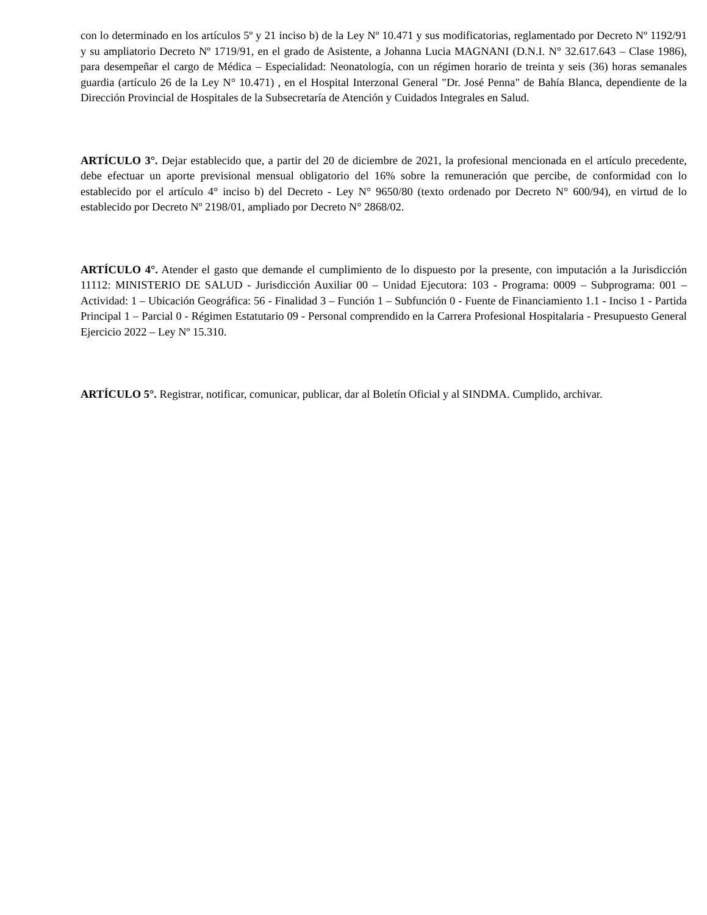con lo determinado en los artículos 5º y 21 inciso b) de la Ley Nº 10.471 y sus modificatorias, reglamentado por Decreto Nº 1192/91 y su ampliatorio Decreto Nº 1719/91, en el grado de Asistente, a Johanna Lucia MAGNANI (D.N.I. N° 32.617.643 – Clase 1986), para desempeñar el cargo de Médica – Especialidad: Neonatología, con un régimen horario de treinta y seis (36) horas semanales guardia (artículo 26 de la Ley N° 10.471) , en el Hospital Interzonal General "Dr. José Penna" de Bahía Blanca, dependiente de la Dirección Provincial de Hospitales de la Subsecretaría de Atención y Cuidados Integrales en Salud.
ARTÍCULO 3°. Dejar establecido que, a partir del 20 de diciembre de 2021, la profesional mencionada en el artículo precedente, debe efectuar un aporte previsional mensual obligatorio del 16% sobre la remuneración que percibe, de conformidad con lo establecido por el artículo 4° inciso b) del Decreto - Ley N° 9650/80 (texto ordenado por Decreto N° 600/94), en virtud de lo establecido por Decreto Nº 2198/01, ampliado por Decreto N° 2868/02.
ARTÍCULO 4°. Atender el gasto que demande el cumplimiento de lo dispuesto por la presente, con imputación a la Jurisdicción 11112: MINISTERIO DE SALUD - Jurisdicción Auxiliar 00 – Unidad Ejecutora: 103 - Programa: 0009 – Subprograma: 001 – Actividad: 1 – Ubicación Geográfica: 56 - Finalidad 3 – Función 1 – Subfunción 0 - Fuente de Financiamiento 1.1 - Inciso 1 - Partida Principal 1 – Parcial 0 - Régimen Estatutario 09 - Personal comprendido en la Carrera Profesional Hospitalaria - Presupuesto General Ejercicio 2022 – Ley Nº 15.310.
ARTÍCULO 5°. Registrar, notificar, comunicar, publicar, dar al Boletín Oficial y al SINDMA. Cumplido, archivar.